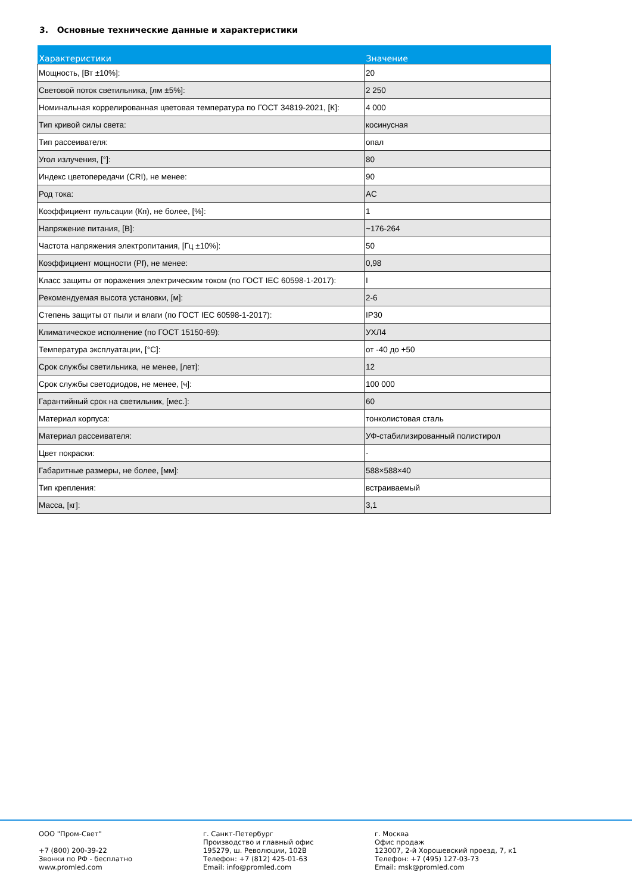3. Основные технические данные и характеристики
| Характеристики | Значение |
| --- | --- |
| Мощность, [Вт ±10%]: | 20 |
| Световой поток светильника, [лм ±5%]: | 2 250 |
| Номинальная коррелированная цветовая температура по ГОСТ 34819-2021, [К]: | 4 000 |
| Тип кривой силы света: | косинусная |
| Тип рассеивателя: | опал |
| Угол излучения, [°]: | 80 |
| Индекс цветопередачи (CRI), не менее: | 90 |
| Род тока: | AC |
| Коэффициент пульсации (Кп), не более, [%]: | 1 |
| Напряжение питания, [В]: | ~176-264 |
| Частота напряжения электропитания, [Гц ±10%]: | 50 |
| Коэффициент мощности (Pf), не менее: | 0,98 |
| Класс защиты от поражения электрическим током (по ГОСТ IEC 60598-1-2017): | I |
| Рекомендуемая высота установки, [м]: | 2-6 |
| Степень защиты от пыли и влаги (по ГОСТ IEC 60598-1-2017): | IP30 |
| Климатическое исполнение (по ГОСТ 15150-69): | УХЛ4 |
| Температура эксплуатации, [°С]: | от -40 до +50 |
| Срок службы светильника, не менее, [лет]: | 12 |
| Срок службы светодиодов, не менее, [ч]: | 100 000 |
| Гарантийный срок на светильник, [мес.]: | 60 |
| Материал корпуса: | тонколистовая сталь |
| Материал рассеивателя: | УФ-стабилизированный полистирол |
| Цвет покраски: | - |
| Габаритные размеры, не более, [мм]: | 588×588×40 |
| Тип крепления: | встраиваемый |
| Масса, [кг]: | 3,1 |
ООО "Пром-Свет"
+7 (800) 200-39-22
Звонки по РФ - бесплатно
www.promled.com
г. Санкт-Петербург
Производство и главный офис
195279, ш. Революции, 102В
Телефон: +7 (812) 425-01-63
Email: info@promled.com
г. Москва
Офис продаж
123007, 2-й Хорошевский проезд, 7, к1
Телефон: +7 (495) 127-03-73
Email: msk@promled.com